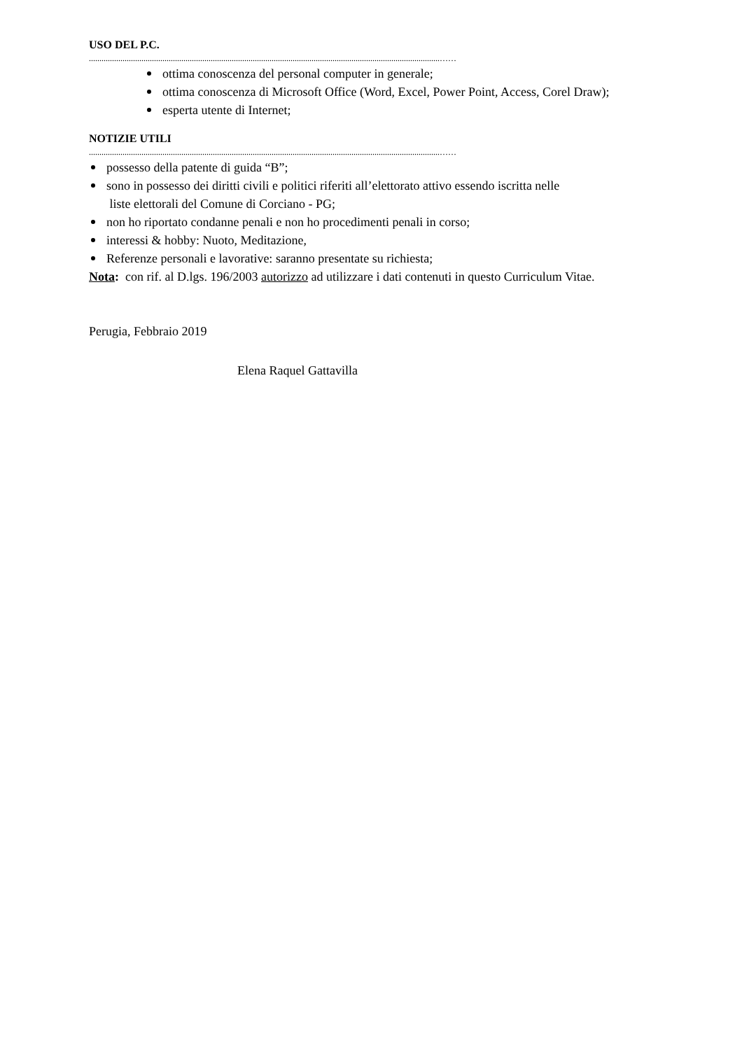USO DEL P.C.
.......................................................................................................................................................................……
ottima conoscenza del personal computer in generale;
ottima conoscenza di Microsoft Office (Word, Excel, Power Point, Access, Corel Draw);
esperta utente di Internet;
NOTIZIE UTILI
.......................................................................................................................................................................……
possesso della patente di guida “B”;
sono in possesso dei diritti civili e politici riferiti all’elettorato attivo essendo iscritta nelle
liste elettorali del Comune di Corciano - PG;
non ho riportato condanne penali e non ho procedimenti penali in corso;
interessi & hobby: Nuoto, Meditazione,
Referenze personali e lavorative: saranno presentate su richiesta;
Nota: con rif. al D.lgs. 196/2003 autorizzo ad utilizzare i dati contenuti in questo Curriculum Vitae.
Perugia, Febbraio 2019
Elena Raquel Gattavilla